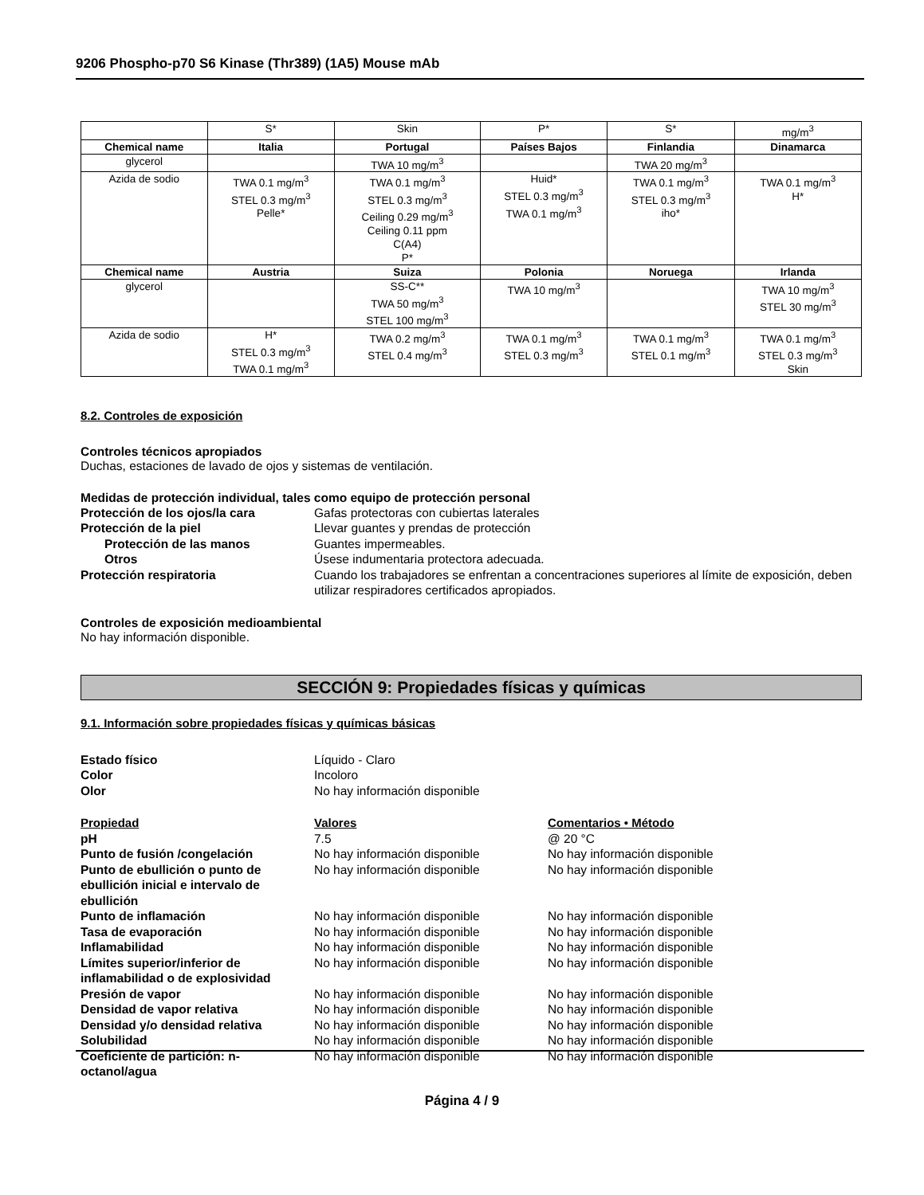9206 Phospho-p70 S6 Kinase (Thr389) (1A5) Mouse mAb
| | S* | Skin | P* | S* | mg/m<sup>3</sup> |
| Chemical name | Italia | Portugal | Países Bajos | Finlandia | Dinamarca |
| glycerol | | TWA 10 mg/m<sup>3</sup> | | TWA 20 mg/m<sup>3</sup> | |
| Azida de sodio | TWA 0.1 mg/m<sup>3</sup> STEL 0.3 mg/m<sup>3</sup> Pelle* | TWA 0.1 mg/m<sup>3</sup> STEL 0.3 mg/m<sup>3</sup> Ceiling 0.29 mg/m<sup>3</sup> Ceiling 0.11 ppm C(A4) P* | Huid* STEL 0.3 mg/m<sup>3</sup> TWA 0.1 mg/m<sup>3</sup> | TWA 0.1 mg/m<sup>3</sup> STEL 0.3 mg/m<sup>3</sup> iho* | TWA 0.1 mg/m<sup>3</sup> H* |
| Chemical name | Austria | Suiza | Polonia | Noruega | Irlanda |
| glycerol | | SS-C** TWA 50 mg/m<sup>3</sup> STEL 100 mg/m<sup>3</sup> | TWA 10 mg/m<sup>3</sup> | | TWA 10 mg/m<sup>3</sup> STEL 30 mg/m<sup>3</sup> |
| Azida de sodio | H* STEL 0.3 mg/m<sup>3</sup> TWA 0.1 mg/m<sup>3</sup> | TWA 0.2 mg/m<sup>3</sup> STEL 0.4 mg/m<sup>3</sup> | TWA 0.1 mg/m<sup>3</sup> STEL 0.3 mg/m<sup>3</sup> | TWA 0.1 mg/m<sup>3</sup> STEL 0.1 mg/m<sup>3</sup> | TWA 0.1 mg/m<sup>3</sup> STEL 0.3 mg/m<sup>3</sup> Skin |
8.2. Controles de exposición
Controles técnicos apropiados
Duchas, estaciones de lavado de ojos y sistemas de ventilación.
Medidas de protección individual, tales como equipo de protección personal
Protección de los ojos/la cara
Gafas protectoras con cubiertas laterales
Protección de la piel
Llevar guantes y prendas de protección
Protección de las manos
Guantes impermeables.
Otros
Úsese indumentaria protectora adecuada.
Protección respiratoria
Cuando los trabajadores se enfrentan a concentraciones superiores al límite de exposición, deben utilizar respiradores certificados apropiados.
Controles de exposición medioambiental
No hay información disponible.
SECCIÓN 9: Propiedades físicas y químicas
9.1. Información sobre propiedades físicas y químicas básicas
Estado físico
Líquido - Claro
Color
Incoloro
Olor
No hay información disponible
Propiedad
Valores
Comentarios • Método
pH
7.5
@ 20 °C
Punto de fusión /congelación
No hay información disponible
No hay información disponible
Punto de ebullición o punto de ebullición inicial e intervalo de ebullición
No hay información disponible
No hay información disponible
Punto de inflamación
No hay información disponible
No hay información disponible
Tasa de evaporación
No hay información disponible
No hay información disponible
Inflamabilidad
No hay información disponible
No hay información disponible
Límites superior/inferior de inflamabilidad o de explosividad
No hay información disponible
No hay información disponible
Presión de vapor
No hay información disponible
No hay información disponible
Densidad de vapor relativa
No hay información disponible
No hay información disponible
Densidad y/o densidad relativa
No hay información disponible
No hay información disponible
Solubilidad
No hay información disponible
No hay información disponible
Coeficiente de partición: n-octanol/agua
No hay información disponible
No hay información disponible
Página 4 / 9